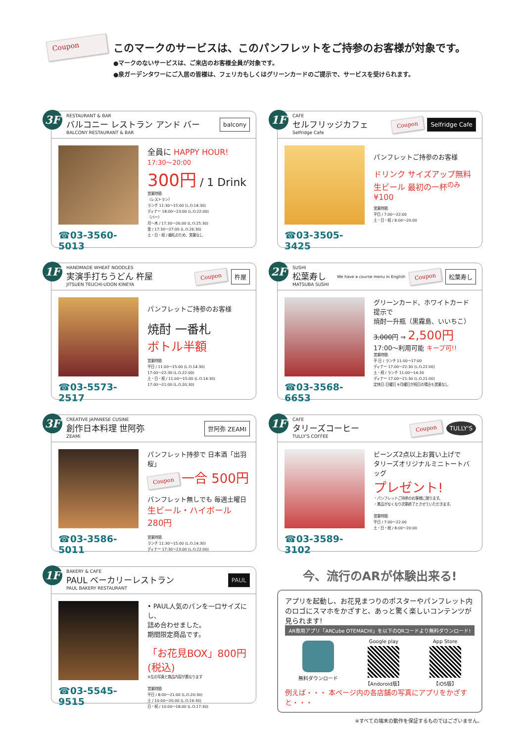Coupon
このマークのサービスは、このパンフレットをご持参のお客様が対象です。
●マークのないサービスは、ご来店のお客様全員が対象です。
●泉ガーデンタワーにご入居の皆様は、フェリカもしくはグリーンカードのご提示で、サービスを受けられます。
3F
RESTAURANT & BAR
バルコニー レストラン アンド バー
BALCONY RESTAURANT & BAR
balcony
☎03-3560-5013
全員に HAPPY HOUR!
17:30〜20:00
300円 / 1 Drink
営業時間:
〈レストラン〉
ランチ 11:30〜15:00 (L.O.14:30)
ディナー 18:00〜23:00 (L.O.22:00)
〈バー〉
月〜木 / 17:30〜26:00 (L.O.25:30)
金 / 17:30〜27:00 (L.O.26:30)
土・日・祝 / 婚礼のため、営業なし
1F
CAFE
セルフリッジカフェ
Selfridge Cafe
Coupon
Selfridge Cafe
☎03-3505-3425
パンフレットご持参のお客様
ドリンク サイズアップ無料
生ビール 最初の一杯<sup>のみ</sup>¥100
営業時間:
平日 / 7:00〜22:00
土・日・祝 / 8:00〜20:00
1F
HANDMADE WHEAT NOODLES
実演手打ちうどん 杵屋
JITSUEN TEUCHI-UDON KINEYA
Coupon
杵屋
☎03-5573-2517
パンフレットご持参のお客様
焼酎 一番札
ボトル半額
営業時間:
平日 / 11:00〜15:00 (L.O.14:30)
17:00〜22:30 (L.O.22:00)
土・日・祝 / 11:00〜15:00 (L.O.14:30)
17:00〜21:00 (L.O.20:30)
2F
SUSHI
松葉寿し
MATSUBA SUSHI
We have a course menu in English Coupon
松葉寿し
☎03-3568-6653
グリーンカード、ホワイトカード提示で
焼酎一升瓶（黒霧島、いいちこ）
3,000円 ⇒ 2,500円
17:00〜利用可能 キープ可!!
営業時間:
平 日 / ランチ 11:00〜17:00
ディナー 17:00〜22:30 (L.O.22:00)
土・祝 / ランチ 11:00〜14:30
ディナー 17:00〜21:30 (L.O.21:00)
定休日:日曜日 ※月曜日が祝日の場合も営業なし
3F
CREATIVE JAPANESE CUSINE
創作日本料理 世阿弥
ZEAMI
世阿弥 ZEAMI
☎03-3586-5011
パンフレット持参で 日本酒「出羽桜」
Coupon 一合 500円
パンフレット無しでも 毎週土曜日
生ビール・ハイボール 280円
営業時間:
ランチ 11:30〜15:00 (L.O.14:30)
ディナー 17:30〜23:00 (L.O.22:00)
1F
CAFE
タリーズコーヒー
TULLY'S COFFEE
Coupon
TULLY'S
☎03-3589-3102
ビーンズ2点以上お買い上げで
タリーズオリジナルミニトートバッグ
プレゼント!
・パンフレットご持参のお客様に限ります。
・景品がなくなり次第終了とさせていただきます。
営業時間:
平日 / 7:00〜22:00
土・日・祝 / 8:00〜20:00
1F
BAKERY & CAFE
PAUL ベーカリーレストラン
PAUL BAKERY RESTAURANT
PAUL
☎03-5545-9515
• PAUL人気のパンを一口サイズにし、
詰め合わせました。
期間限定商品です。
「お花見BOX」800円(税込)
※左の写真と商品内容が異なります
営業時間:
平日 / 8:00〜21:00 (L.O.20:30)
土 / 10:00〜20:00 (L.O.19:30)
日・祝 / 10:00〜18:00 (L.O.17:30)
今、流行のARが体験出来る!
アプリを起動し、お花見まつりのポスターやパンフレット内のロゴにスマホをかざすと、あっと驚く楽しいコンテンツが見られます!
AR専用アプリ「ARCube OTEMACHI」を以下のQRコードより無料ダウンロード!
無料ダウンロード Google play
【Andoroid版】
App Store
【iOS版】
例えば・・・ 本ページ内の各店舗の写真にアプリをかざすと・・・
※すべての端末の動作を保証するものではございません。